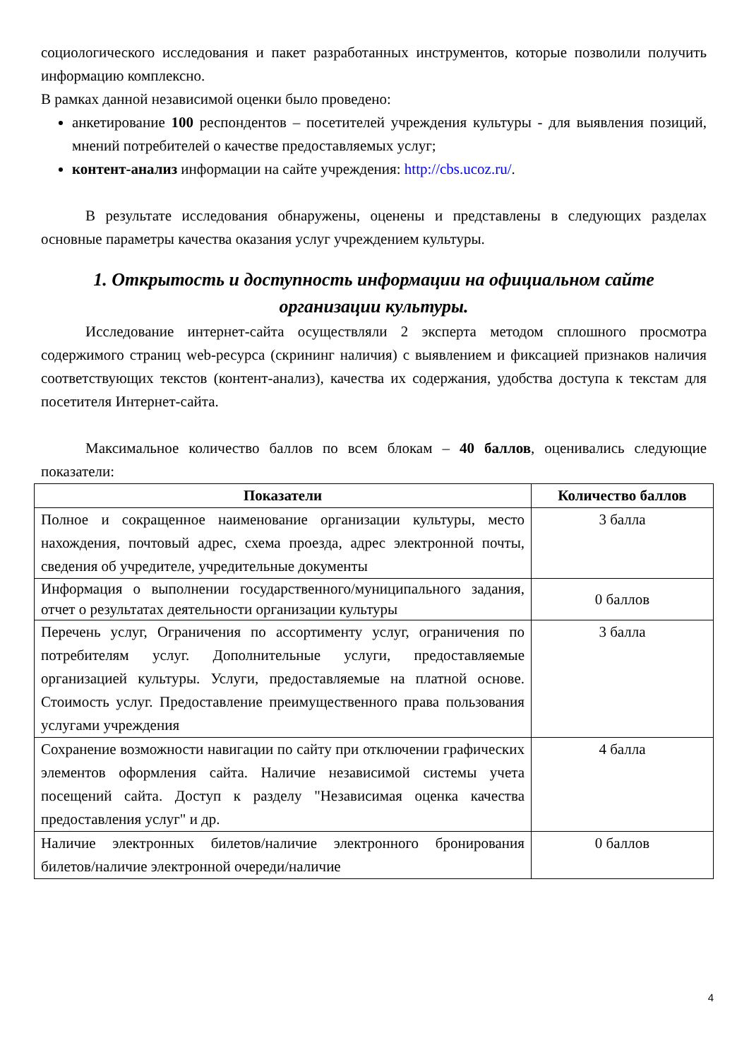социологического исследования и пакет разработанных инструментов, которые позволили получить информацию комплексно.
В рамках данной независимой оценки было проведено:
анкетирование 100 респондентов – посетителей учреждения культуры - для выявления позиций, мнений потребителей о качестве предоставляемых услуг;
контент-анализ информации на сайте учреждения: http://cbs.ucoz.ru/.
В результате исследования обнаружены, оценены и представлены в следующих разделах основные параметры качества оказания услуг учреждением культуры.
1. Открытость и доступность информации на официальном сайте организации культуры.
Исследование интернет-сайта осуществляли 2 эксперта методом сплошного просмотра содержимого страниц web-ресурса (скрининг наличия) с выявлением и фиксацией признаков наличия соответствующих текстов (контент-анализ), качества их содержания, удобства доступа к текстам для посетителя Интернет-сайта.
Максимальное количество баллов по всем блокам – 40 баллов, оценивались следующие показатели:
| Показатели | Количество баллов |
| --- | --- |
| Полное и сокращенное наименование организации культуры, место нахождения, почтовый адрес, схема проезда, адрес электронной почты, сведения об учредителе, учредительные документы | 3 балла |
| Информация о выполнении государственного/муниципального задания, отчет о результатах деятельности организации культуры | 0 баллов |
| Перечень услуг, Ограничения по ассортименту услуг, ограничения по потребителям услуг. Дополнительные услуги, предоставляемые организацией культуры. Услуги, предоставляемые на платной основе. Стоимость услуг. Предоставление преимущественного права пользования услугами учреждения | 3 балла |
| Сохранение возможности навигации по сайту при отключении графических элементов оформления сайта. Наличие независимой системы учета посещений сайта. Доступ к разделу "Независимая оценка качества предоставления услуг" и др. | 4 балла |
| Наличие электронных билетов/наличие электронного бронирования билетов/наличие электронной очереди/наличие | 0 баллов |
4